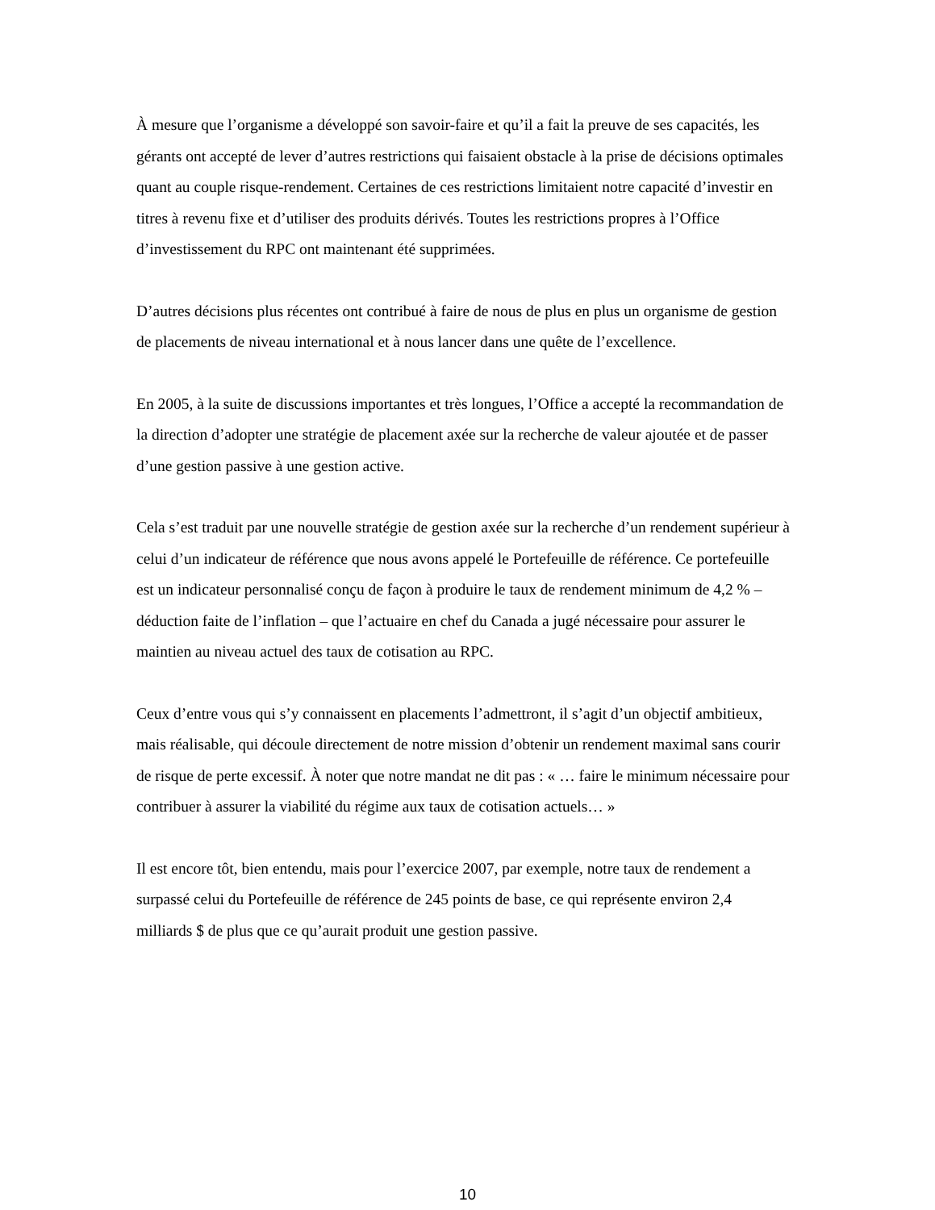À mesure que l’organisme a développé son savoir-faire et qu’il a fait la preuve de ses capacités, les gérants ont accepté de lever d’autres restrictions qui faisaient obstacle à la prise de décisions optimales quant au couple risque-rendement. Certaines de ces restrictions limitaient notre capacité d’investir en titres à revenu fixe et d’utiliser des produits dérivés. Toutes les restrictions propres à l’Office d’investissement du RPC ont maintenant été supprimées.
D’autres décisions plus récentes ont contribué à faire de nous de plus en plus un organisme de gestion de placements de niveau international et à nous lancer dans une quête de l’excellence.
En 2005, à la suite de discussions importantes et très longues, l’Office a accepté la recommandation de la direction d’adopter une stratégie de placement axée sur la recherche de valeur ajoutée et de passer d’une gestion passive à une gestion active.
Cela s’est traduit par une nouvelle stratégie de gestion axée sur la recherche d’un rendement supérieur à celui d’un indicateur de référence que nous avons appelé le Portefeuille de référence. Ce portefeuille est un indicateur personnalisé conçu de façon à produire le taux de rendement minimum de 4,2 % – déduction faite de l’inflation – que l’actuaire en chef du Canada a jugé nécessaire pour assurer le maintien au niveau actuel des taux de cotisation au RPC.
Ceux d’entre vous qui s’y connaissent en placements l’admettront, il s’agit d’un objectif ambitieux, mais réalisable, qui découle directement de notre mission d’obtenir un rendement maximal sans courir de risque de perte excessif. À noter que notre mandat ne dit pas : « … faire le minimum nécessaire pour contribuer à assurer la viabilité du régime aux taux de cotisation actuels… »
Il est encore tôt, bien entendu, mais pour l’exercice 2007, par exemple, notre taux de rendement a surpassé celui du Portefeuille de référence de 245 points de base, ce qui représente environ 2,4 milliards $ de plus que ce qu’aurait produit une gestion passive.
10